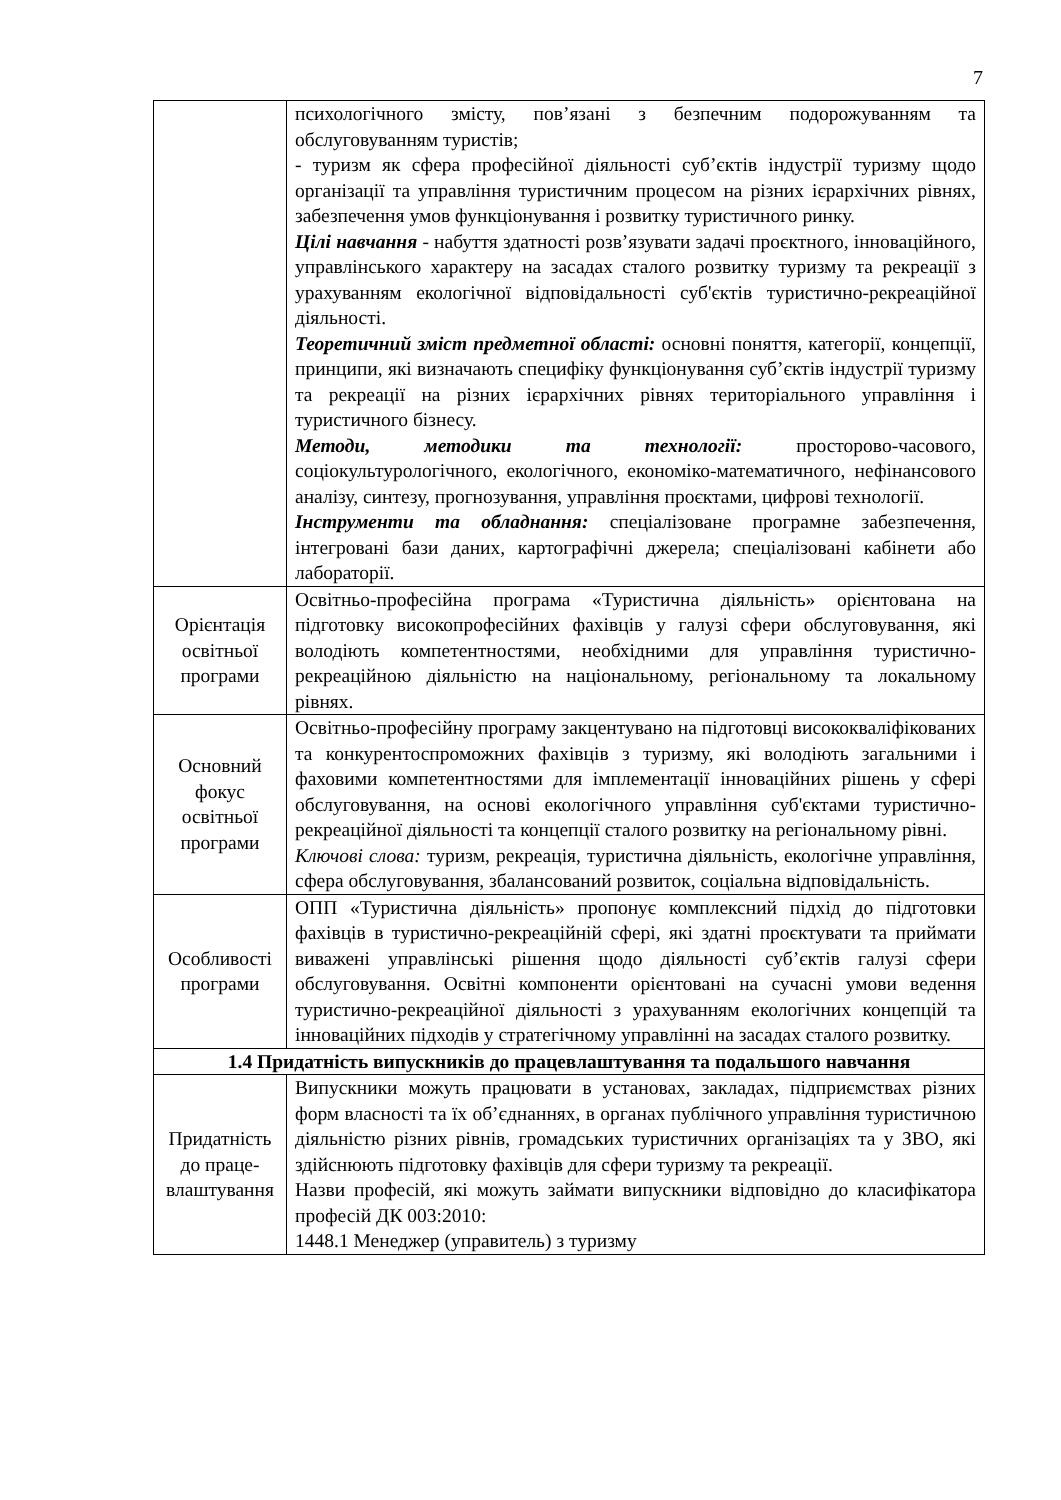7
| | психологічного змісту, пов’язані з безпечним подорожуванням та обслуговуванням туристів; - туризм як сфера професійної діяльності суб’єктів індустрії туризму щодо організації та управління туристичним процесом на різних ієрархічних рівнях, забезпечення умов функціонування і розвитку туристичного ринку. Цілі навчання - набуття здатності розв’язувати задачі проєктного, інноваційного, управлінського характеру на засадах сталого розвитку туризму та рекреації з урахуванням екологічної відповідальності суб'єктів туристично-рекреаційної діяльності. Теоретичний зміст предметної області: основні поняття, категорії, концепції, принципи, які визначають специфіку функціонування суб’єктів індустрії туризму та рекреації на різних ієрархічних рівнях територіального управління і туристичного бізнесу. Методи, методики та технології: просторово-часового, соціокультурологічного, екологічного, економіко-математичного, нефінансового аналізу, синтезу, прогнозування, управління проєктами, цифрові технології. Інструменти та обладнання: спеціалізоване програмне забезпечення, інтегровані бази даних, картографічні джерела; спеціалізовані кабінети або лабораторії. |
| Орієнтація освітньої програми | Освітньо-професійна програма «Туристична діяльність» орієнтована на підготовку високопрофесійних фахівців у галузі сфери обслуговування, які володіють компетентностями, необхідними для управління туристично-рекреаційною діяльністю на національному, регіональному та локальному рівнях. |
| Основний фокус освітньої програми | Освітньо-професійну програму закцентувано на підготовці висококваліфікованих та конкурентоспроможних фахівців з туризму, які володіють загальними і фаховими компетентностями для імплементації інноваційних рішень у сфері обслуговування, на основі екологічного управління суб'єктами туристично-рекреаційної діяльності та концепції сталого розвитку на регіональному рівні. Ключові слова: туризм, рекреація, туристична діяльність, екологічне управління, сфера обслуговування, збалансований розвиток, соціальна відповідальність. |
| Особливості програми | ОПП «Туристична діяльність» пропонує комплексний підхід до підготовки фахівців в туристично-рекреаційній сфері, які здатні проєктувати та приймати виважені управлінські рішення щодо діяльності суб’єктів галузі сфери обслуговування. Освітні компоненти орієнтовані на сучасні умови ведення туристично-рекреаційної діяльності з урахуванням екологічних концепцій та інноваційних підходів у стратегічному управлінні на засадах сталого розвитку. |
| 1.4 Придатність випускників до працевлаштування та подальшого навчання | |
| Придатність до праце-влаштування | Випускники можуть працювати в установах, закладах, підприємствах різних форм власності та їх об’єднаннях, в органах публічного управління туристичною діяльністю різних рівнів, громадських туристичних організаціях та у ЗВО, які здійснюють підготовку фахівців для сфери туризму та рекреації. Назви професій, які можуть займати випускники відповідно до класифікатора професій ДК 003:2010: 1448.1 Менеджер (управитель) з туризму |